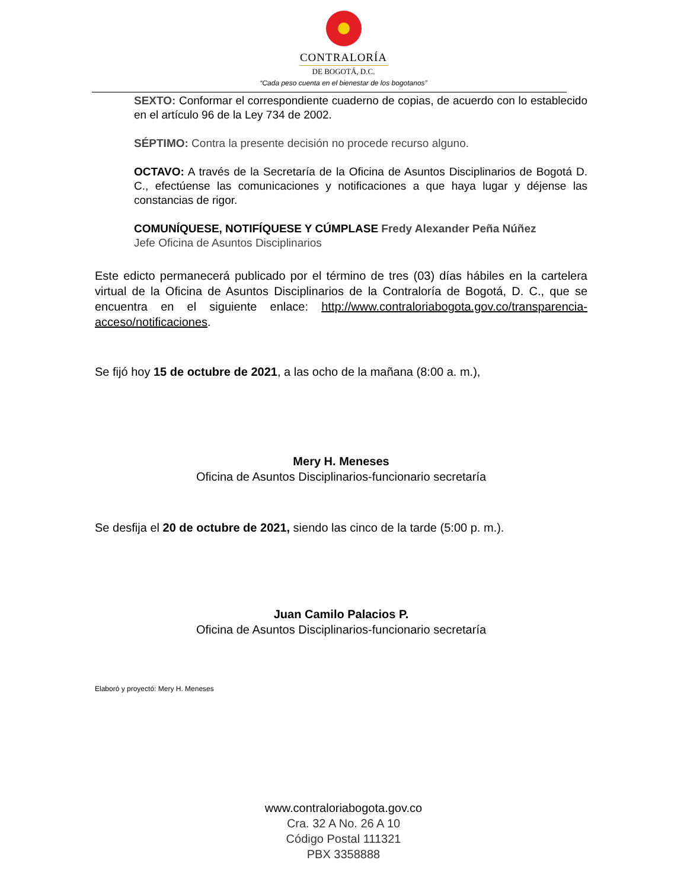CONTRALORÍA
DE BOGOTÁ, D.C.
“Cada peso cuenta en el bienestar de los bogotanos”
SEXTO: Conformar el correspondiente cuaderno de copias, de acuerdo con lo establecido en el artículo 96 de la Ley 734 de 2002.
SÉPTIMO: Contra la presente decisión no procede recurso alguno.
OCTAVO: A través de la Secretaría de la Oficina de Asuntos Disciplinarios de Bogotá D. C., efectúense las comunicaciones y notificaciones a que haya lugar y déjense las constancias de rigor.
COMUNÍQUESE, NOTIFÍQUESE Y CÚMPLASE Fredy Alexander Peña Núñez
Jefe Oficina de Asuntos Disciplinarios
Este edicto permanecerá publicado por el término de tres (03) días hábiles en la cartelera virtual de la Oficina de Asuntos Disciplinarios de la Contraloría de Bogotá, D. C., que se encuentra en el siguiente enlace: http://www.contraloriabogota.gov.co/transparencia-acceso/notificaciones.
Se fijó hoy 15 de octubre de 2021, a las ocho de la mañana (8:00 a. m.),
Mery H. Meneses
Oficina de Asuntos Disciplinarios-funcionario secretaría
Se desfija el 20 de octubre de 2021, siendo las cinco de la tarde (5:00 p. m.).
Juan Camilo Palacios P.
Oficina de Asuntos Disciplinarios-funcionario secretaría
Elaboró y proyectó: Mery H. Meneses
www.contraloriabogota.gov.co
Cra. 32 A No. 26 A 10
Código Postal 111321
PBX 3358888